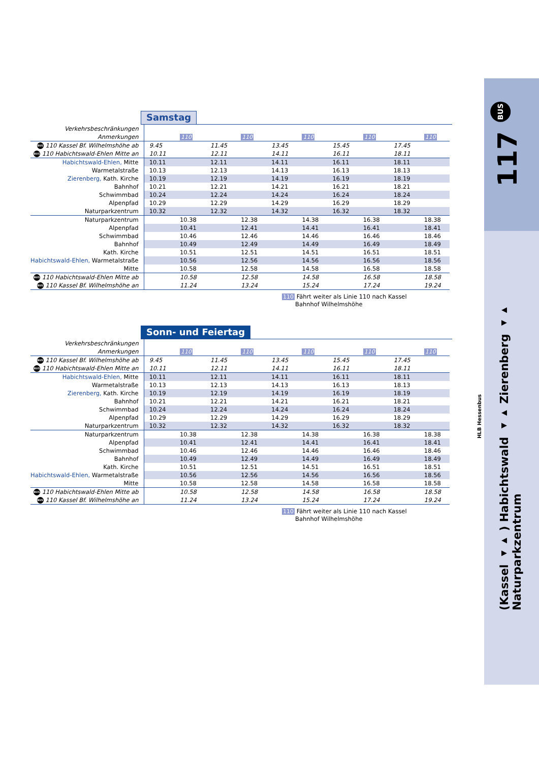117 BUS
(Kassel ◂▸ ) Habichtswald ◂▸ Zierenberg ◂▸ Naturparkzentrum
HLB Hessenbus
Samstag
| Verkehrsbeschränkungen | | | | | | | | | | |
| Anmerkungen | | 110 | | 110 | | 110 | | 110 | | 110 |
| BUS 110 Kassel Bf. Wilhelmshöhe ab | 9.45 | | 11.45 | | 13.45 | | 15.45 | | 17.45 | |
| BUS 110 Habichtswald-Ehlen Mitte an | 10.11 | | 12.11 | | 14.11 | | 16.11 | | 18.11 | |
| Habichtswald-Ehlen, Mitte | 10.11 | | 12.11 | | 14.11 | | 16.11 | | 18.11 | |
| Warmetalstraße | 10.13 | | 12.13 | | 14.13 | | 16.13 | | 18.13 | |
| Zierenberg, Kath. Kirche | 10.19 | | 12.19 | | 14.19 | | 16.19 | | 18.19 | |
| Bahnhof | 10.21 | | 12.21 | | 14.21 | | 16.21 | | 18.21 | |
| Schwimmbad | 10.24 | | 12.24 | | 14.24 | | 16.24 | | 18.24 | |
| Alpenpfad | 10.29 | | 12.29 | | 14.29 | | 16.29 | | 18.29 | |
| Naturparkzentrum | 10.32 | | 12.32 | | 14.32 | | 16.32 | | 18.32 | |
| Naturparkzentrum | | 10.38 | | 12.38 | | 14.38 | | 16.38 | | 18.38 |
| Alpenpfad | | 10.41 | | 12.41 | | 14.41 | | 16.41 | | 18.41 |
| Schwimmbad | | 10.46 | | 12.46 | | 14.46 | | 16.46 | | 18.46 |
| Bahnhof | | 10.49 | | 12.49 | | 14.49 | | 16.49 | | 18.49 |
| Kath. Kirche | | 10.51 | | 12.51 | | 14.51 | | 16.51 | | 18.51 |
| Habichtswald-Ehlen, Warmetalstraße | | 10.56 | | 12.56 | | 14.56 | | 16.56 | | 18.56 |
| Mitte | | 10.58 | | 12.58 | | 14.58 | | 16.58 | | 18.58 |
| BUS 110 Habichtswald-Ehlen Mitte ab | | 10.58 | | 12.58 | | 14.58 | | 16.58 | | 18.58 |
| BUS 110 Kassel Bf. Wilhelmshöhe an | | 11.24 | | 13.24 | | 15.24 | | 17.24 | | 19.24 |
110 Fährt weiter als Linie 110 nach Kassel
Bahnhof Wilhelmshöhe
Sonn- und Feiertag
| Verkehrsbeschränkungen | | | | | | | | | | |
| Anmerkungen | | 110 | | 110 | | 110 | | 110 | | 110 |
| BUS 110 Kassel Bf. Wilhelmshöhe ab | 9.45 | | 11.45 | | 13.45 | | 15.45 | | 17.45 | |
| BUS 110 Habichtswald-Ehlen Mitte an | 10.11 | | 12.11 | | 14.11 | | 16.11 | | 18.11 | |
| Habichtswald-Ehlen, Mitte | 10.11 | | 12.11 | | 14.11 | | 16.11 | | 18.11 | |
| Warmetalstraße | 10.13 | | 12.13 | | 14.13 | | 16.13 | | 18.13 | |
| Zierenberg, Kath. Kirche | 10.19 | | 12.19 | | 14.19 | | 16.19 | | 18.19 | |
| Bahnhof | 10.21 | | 12.21 | | 14.21 | | 16.21 | | 18.21 | |
| Schwimmbad | 10.24 | | 12.24 | | 14.24 | | 16.24 | | 18.24 | |
| Alpenpfad | 10.29 | | 12.29 | | 14.29 | | 16.29 | | 18.29 | |
| Naturparkzentrum | 10.32 | | 12.32 | | 14.32 | | 16.32 | | 18.32 | |
| Naturparkzentrum | | 10.38 | | 12.38 | | 14.38 | | 16.38 | | 18.38 |
| Alpenpfad | | 10.41 | | 12.41 | | 14.41 | | 16.41 | | 18.41 |
| Schwimmbad | | 10.46 | | 12.46 | | 14.46 | | 16.46 | | 18.46 |
| Bahnhof | | 10.49 | | 12.49 | | 14.49 | | 16.49 | | 18.49 |
| Kath. Kirche | | 10.51 | | 12.51 | | 14.51 | | 16.51 | | 18.51 |
| Habichtswald-Ehlen, Warmetalstraße | | 10.56 | | 12.56 | | 14.56 | | 16.56 | | 18.56 |
| Mitte | | 10.58 | | 12.58 | | 14.58 | | 16.58 | | 18.58 |
| BUS 110 Habichtswald-Ehlen Mitte ab | | 10.58 | | 12.58 | | 14.58 | | 16.58 | | 18.58 |
| BUS 110 Kassel Bf. Wilhelmshöhe an | | 11.24 | | 13.24 | | 15.24 | | 17.24 | | 19.24 |
110 Fährt weiter als Linie 110 nach Kassel
Bahnhof Wilhelmshöhe